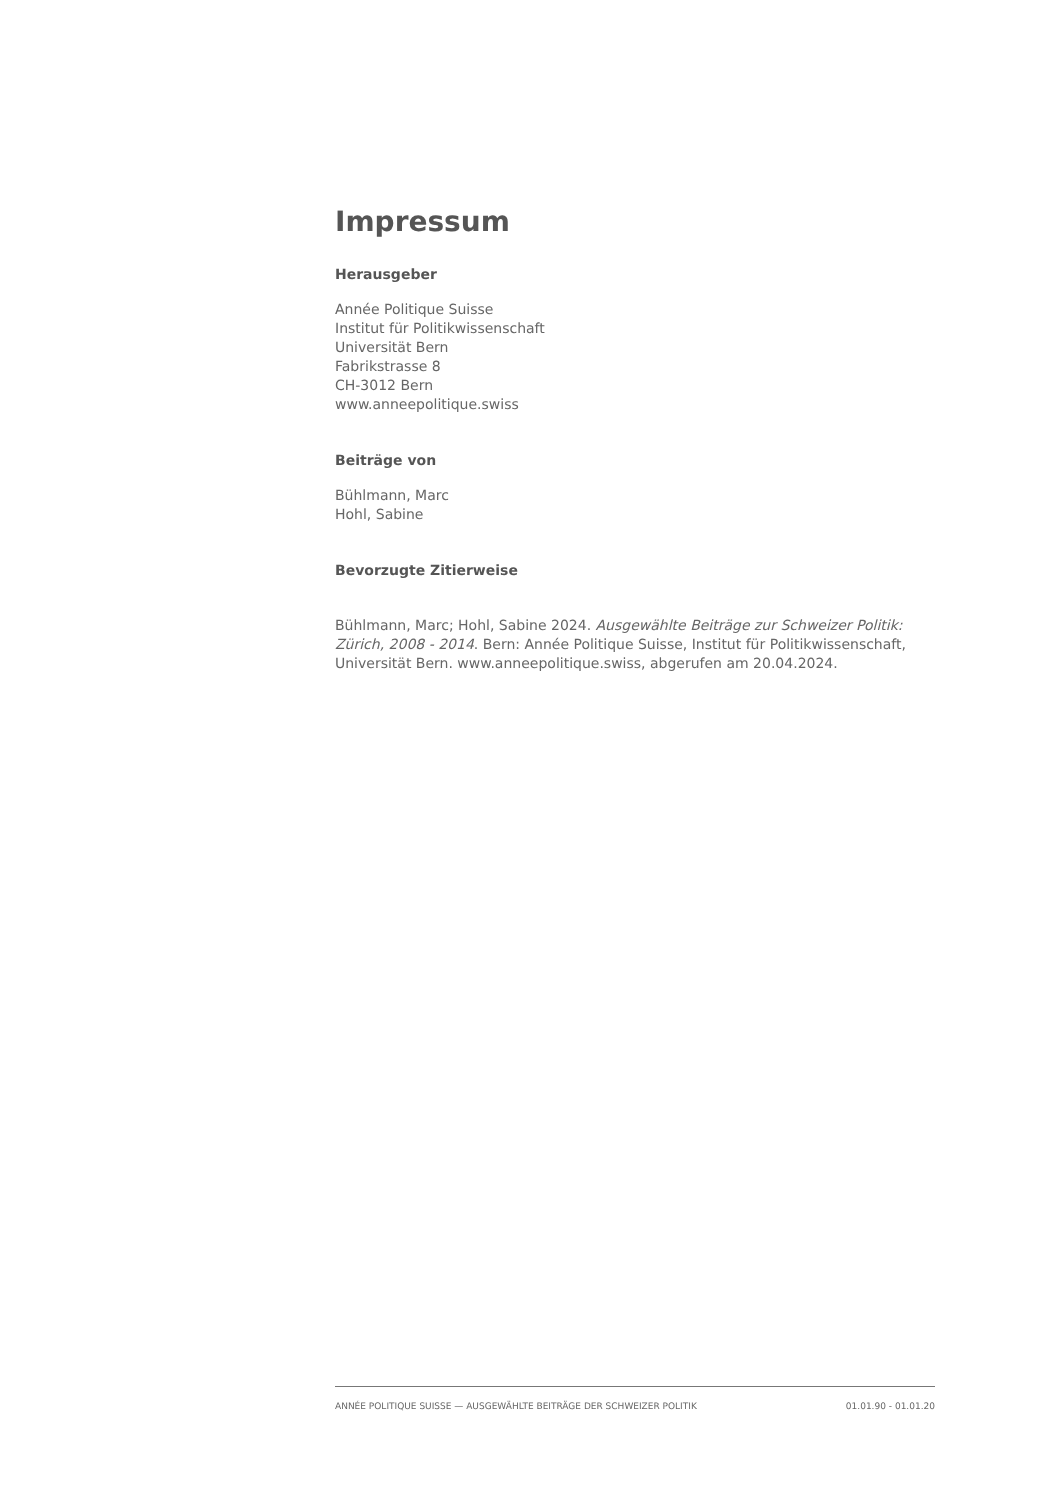Impressum
Herausgeber
Année Politique Suisse
Institut für Politikwissenschaft
Universität Bern
Fabrikstrasse 8
CH-3012 Bern
www.anneepolitique.swiss
Beiträge von
Bühlmann, Marc
Hohl, Sabine
Bevorzugte Zitierweise
Bühlmann, Marc; Hohl, Sabine 2024. Ausgewählte Beiträge zur Schweizer Politik: Zürich, 2008 - 2014. Bern: Année Politique Suisse, Institut für Politikwissenschaft, Universität Bern. www.anneepolitique.swiss, abgerufen am 20.04.2024.
ANNÉE POLITIQUE SUISSE — AUSGEWÄHLTE BEITRÄGE DER SCHWEIZER POLITIK 01.01.90 - 01.01.20